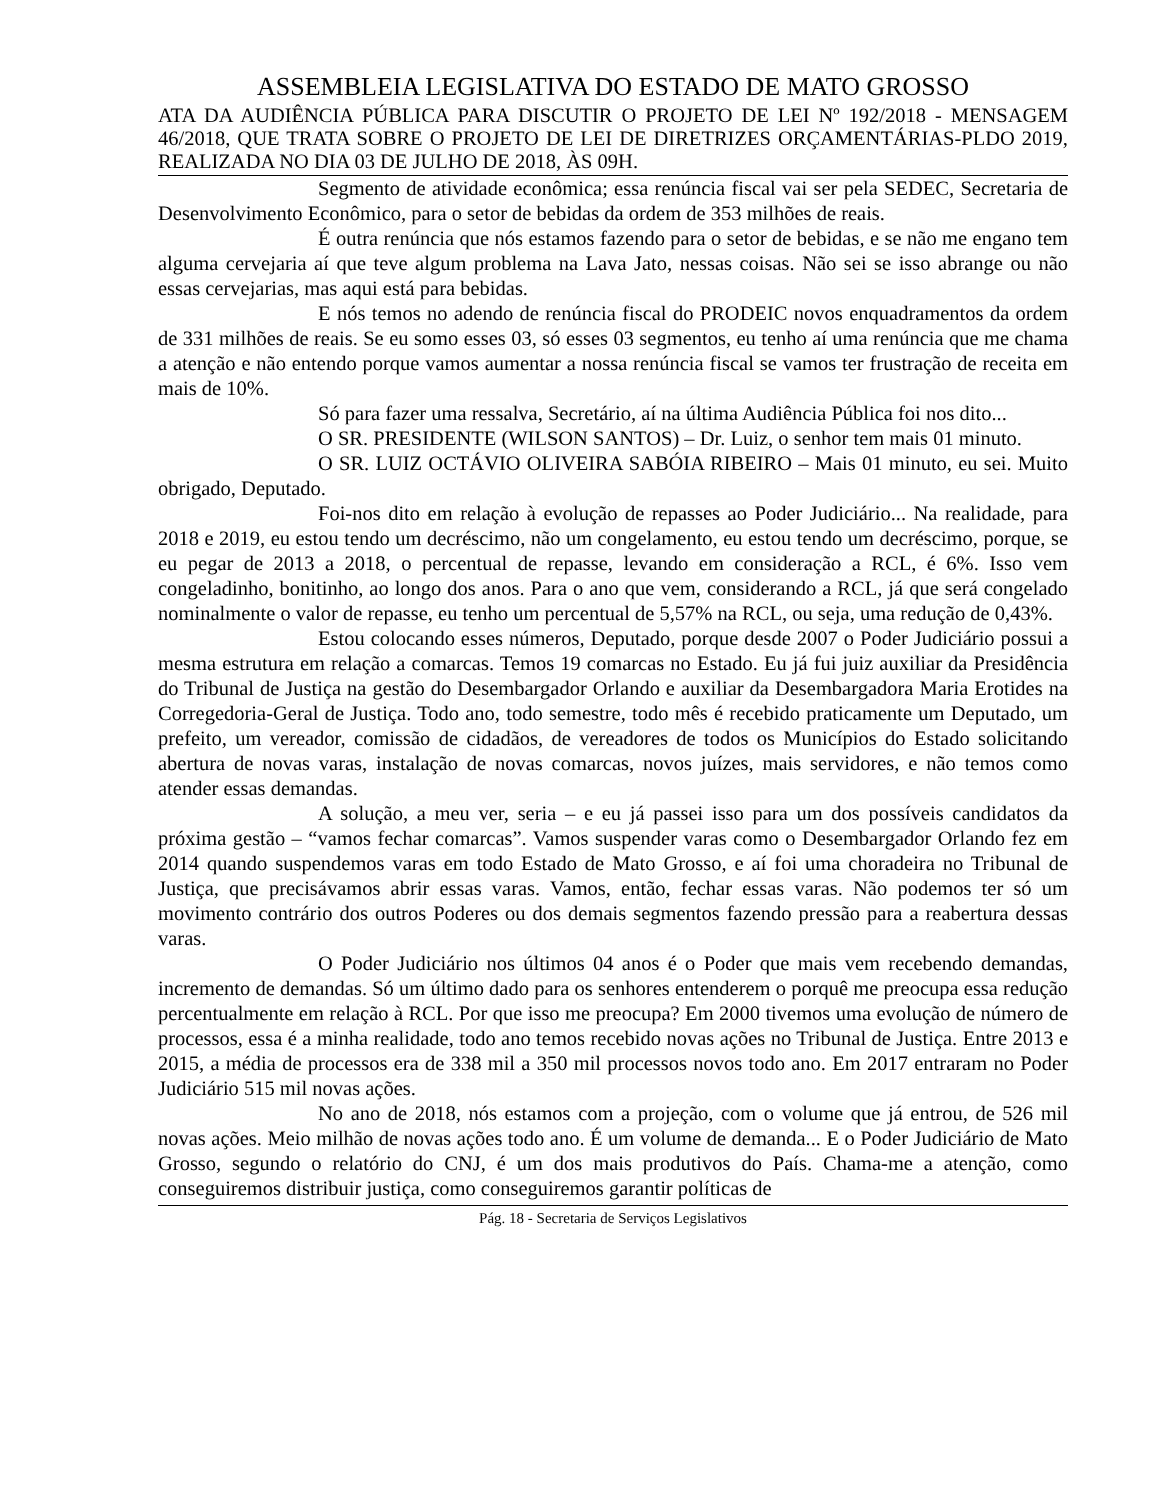ASSEMBLEIA LEGISLATIVA DO ESTADO DE MATO GROSSO
ATA DA AUDIÊNCIA PÚBLICA PARA DISCUTIR O PROJETO DE LEI Nº 192/2018 - MENSAGEM 46/2018, QUE TRATA SOBRE O PROJETO DE LEI DE DIRETRIZES ORÇAMENTÁRIAS-PLDO 2019, REALIZADA NO DIA 03 DE JULHO DE 2018, ÀS 09H.
Segmento de atividade econômica; essa renúncia fiscal vai ser pela SEDEC, Secretaria de Desenvolvimento Econômico, para o setor de bebidas da ordem de 353 milhões de reais.
É outra renúncia que nós estamos fazendo para o setor de bebidas, e se não me engano tem alguma cervejaria aí que teve algum problema na Lava Jato, nessas coisas. Não sei se isso abrange ou não essas cervejarias, mas aqui está para bebidas.
E nós temos no adendo de renúncia fiscal do PRODEIC novos enquadramentos da ordem de 331 milhões de reais. Se eu somo esses 03, só esses 03 segmentos, eu tenho aí uma renúncia que me chama a atenção e não entendo porque vamos aumentar a nossa renúncia fiscal se vamos ter frustração de receita em mais de 10%.
Só para fazer uma ressalva, Secretário, aí na última Audiência Pública foi nos dito...
O SR. PRESIDENTE (WILSON SANTOS) – Dr. Luiz, o senhor tem mais 01 minuto.
O SR. LUIZ OCTÁVIO OLIVEIRA SABÓIA RIBEIRO – Mais 01 minuto, eu sei. Muito obrigado, Deputado.
Foi-nos dito em relação à evolução de repasses ao Poder Judiciário... Na realidade, para 2018 e 2019, eu estou tendo um decréscimo, não um congelamento, eu estou tendo um decréscimo, porque, se eu pegar de 2013 a 2018, o percentual de repasse, levando em consideração a RCL, é 6%. Isso vem congeladinho, bonitinho, ao longo dos anos. Para o ano que vem, considerando a RCL, já que será congelado nominalmente o valor de repasse, eu tenho um percentual de 5,57% na RCL, ou seja, uma redução de 0,43%.
Estou colocando esses números, Deputado, porque desde 2007 o Poder Judiciário possui a mesma estrutura em relação a comarcas. Temos 19 comarcas no Estado. Eu já fui juiz auxiliar da Presidência do Tribunal de Justiça na gestão do Desembargador Orlando e auxiliar da Desembargadora Maria Erotides na Corregedoria-Geral de Justiça. Todo ano, todo semestre, todo mês é recebido praticamente um Deputado, um prefeito, um vereador, comissão de cidadãos, de vereadores de todos os Municípios do Estado solicitando abertura de novas varas, instalação de novas comarcas, novos juízes, mais servidores, e não temos como atender essas demandas.
A solução, a meu ver, seria – e eu já passei isso para um dos possíveis candidatos da próxima gestão – “vamos fechar comarcas”. Vamos suspender varas como o Desembargador Orlando fez em 2014 quando suspendemos varas em todo Estado de Mato Grosso, e aí foi uma choradeira no Tribunal de Justiça, que precisávamos abrir essas varas. Vamos, então, fechar essas varas. Não podemos ter só um movimento contrário dos outros Poderes ou dos demais segmentos fazendo pressão para a reabertura dessas varas.
O Poder Judiciário nos últimos 04 anos é o Poder que mais vem recebendo demandas, incremento de demandas. Só um último dado para os senhores entenderem o porquê me preocupa essa redução percentualmente em relação à RCL. Por que isso me preocupa? Em 2000 tivemos uma evolução de número de processos, essa é a minha realidade, todo ano temos recebido novas ações no Tribunal de Justiça. Entre 2013 e 2015, a média de processos era de 338 mil a 350 mil processos novos todo ano. Em 2017 entraram no Poder Judiciário 515 mil novas ações.
No ano de 2018, nós estamos com a projeção, com o volume que já entrou, de 526 mil novas ações. Meio milhão de novas ações todo ano. É um volume de demanda... E o Poder Judiciário de Mato Grosso, segundo o relatório do CNJ, é um dos mais produtivos do País. Chama-me a atenção, como conseguiremos distribuir justiça, como conseguiremos garantir políticas de
Pág. 18 - Secretaria de Serviços Legislativos